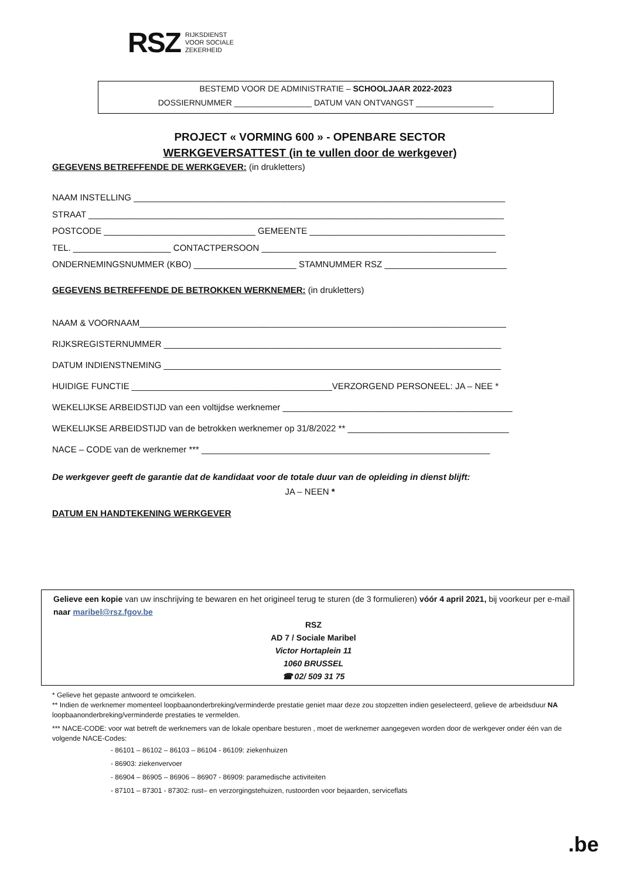RSZ RIJKSDIENST
VOOR SOCIALE
ZEKERHEID
BESTEMD VOOR DE ADMINISTRATIE – SCHOOLJAAR 2022-2023
DOSSIERNUMMER _________________ DATUM VAN ONTVANGST _________________
PROJECT « VORMING 600 » - OPENBARE SECTOR
WERKGEVERSATTEST (in te vullen door de werkgever)
GEGEVENS BETREFFENDE DE WERKGEVER: (in drukletters)
NAAM INSTELLING ____________________________________________________________________________
STRAAT _____________________________________________________________________________________
POSTCODE _______________________________ GEMEENTE ________________________________________
TEL. ____________________ CONTACTPERSOON ________________________________________________
ONDERNEMINGSNUMMER (KBO) _____________________ STAMNUMMER RSZ _________________________
GEGEVENS BETREFFENDE DE BETROKKEN WERKNEMER: (in drukletters)
NAAM & VOORNAAM___________________________________________________________________________
RIJKSREGISTERNUMMER _____________________________________________________________________
DATUM INDIENSTNEMING _____________________________________________________________________
HUIDIGE FUNCTIE _________________________________________VERZORGEND PERSONEEL: JA – NEE *
WEKELIJKSE ARBEIDSTIJD van een voltijdse werknemer _______________________________________________
WEKELIJKSE ARBEIDSTIJD van de betrokken werknemer op 31/8/2022 ** _________________________________
NACE – CODE van de werknemer *** ___________________________________________________________
De werkgever geeft de garantie dat de kandidaat voor de totale duur van de opleiding in dienst blijft:
JA – NEEN *
DATUM EN HANDTEKENING WERKGEVER
Gelieve een kopie van uw inschrijving te bewaren en het origineel terug te sturen (de 3 formulieren) vóór 4 april 2021, bij voorkeur per e-mail naar maribel@rsz.fgov.be
RSZ
AD 7 / Sociale Maribel
Victor Hortaplein 11
1060 BRUSSEL
☎ 02/ 509 31 75
* Gelieve het gepaste antwoord te omcirkelen.
** Indien de werknemer momenteel loopbaanonderbreking/verminderde prestatie geniet maar deze zou stopzetten indien geselecteerd, gelieve de arbeidsduur NA loopbaanonderbreking/verminderde prestaties te vermelden.
*** NACE-CODE: voor wat betreft de werknemers van de lokale openbare besturen , moet de werknemer aangegeven worden door de werkgever onder één van de volgende NACE-Codes:
- 86101 – 86102 – 86103 – 86104 - 86109: ziekenhuizen
- 86903: ziekenvervoer
- 86904 – 86905 – 86906 – 86907 - 86909: paramedische activiteiten
- 87101 – 87301 - 87302: rust– en verzorgingstehuizen, rustoorden voor bejaarden, serviceflats
.be